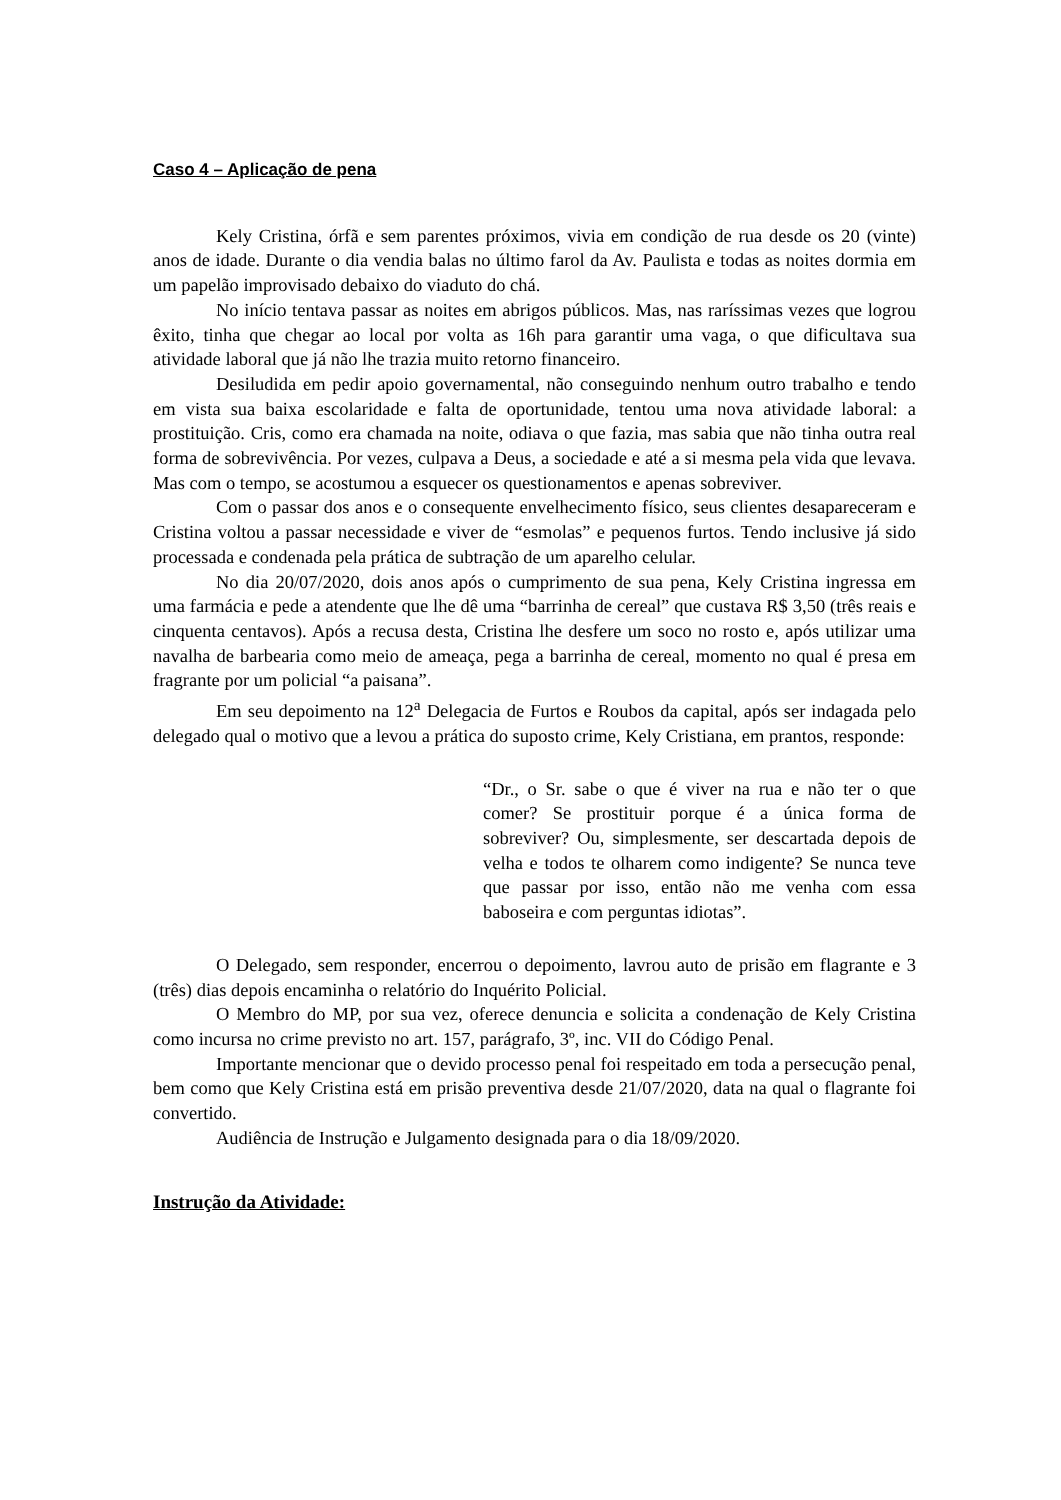Caso 4 – Aplicação de pena
Kely Cristina, órfã e sem parentes próximos, vivia em condição de rua desde os 20 (vinte) anos de idade. Durante o dia vendia balas no último farol da Av. Paulista e todas as noites dormia em um papelão improvisado debaixo do viaduto do chá.
No início tentava passar as noites em abrigos públicos. Mas, nas raríssimas vezes que logrou êxito, tinha que chegar ao local por volta as 16h para garantir uma vaga, o que dificultava sua atividade laboral que já não lhe trazia muito retorno financeiro.
Desiludida em pedir apoio governamental, não conseguindo nenhum outro trabalho e tendo em vista sua baixa escolaridade e falta de oportunidade, tentou uma nova atividade laboral: a prostituição. Cris, como era chamada na noite, odiava o que fazia, mas sabia que não tinha outra real forma de sobrevivência. Por vezes, culpava a Deus, a sociedade e até a si mesma pela vida que levava. Mas com o tempo, se acostumou a esquecer os questionamentos e apenas sobreviver.
Com o passar dos anos e o consequente envelhecimento físico, seus clientes desapareceram e Cristina voltou a passar necessidade e viver de “esmolas” e pequenos furtos. Tendo inclusive já sido processada e condenada pela prática de subtração de um aparelho celular.
No dia 20/07/2020, dois anos após o cumprimento de sua pena, Kely Cristina ingressa em uma farmácia e pede a atendente que lhe dê uma “barrinha de cereal” que custava R$ 3,50 (três reais e cinquenta centavos). Após a recusa desta, Cristina lhe desfere um soco no rosto e, após utilizar uma navalha de barbearia como meio de ameaça, pega a barrinha de cereal, momento no qual é presa em fragrante por um policial “a paisana”.
Em seu depoimento na 12<sup>a</sup> Delegacia de Furtos e Roubos da capital, após ser indagada pelo delegado qual o motivo que a levou a prática do suposto crime, Kely Cristiana, em prantos, responde:
“Dr., o Sr. sabe o que é viver na rua e não ter o que comer? Se prostituir porque é a única forma de sobreviver? Ou, simplesmente, ser descartada depois de velha e todos te olharem como indigente? Se nunca teve que passar por isso, então não me venha com essa baboseira e com perguntas idiotas”.
O Delegado, sem responder, encerrou o depoimento, lavrou auto de prisão em flagrante e 3 (três) dias depois encaminha o relatório do Inquérito Policial.
O Membro do MP, por sua vez, oferece denuncia e solicita a condenação de Kely Cristina como incursa no crime previsto no art. 157, parágrafo, 3º, inc. VII do Código Penal.
Importante mencionar que o devido processo penal foi respeitado em toda a persecução penal, bem como que Kely Cristina está em prisão preventiva desde 21/07/2020, data na qual o flagrante foi convertido.
Audiência de Instrução e Julgamento designada para o dia 18/09/2020.
Instrução da Atividade: